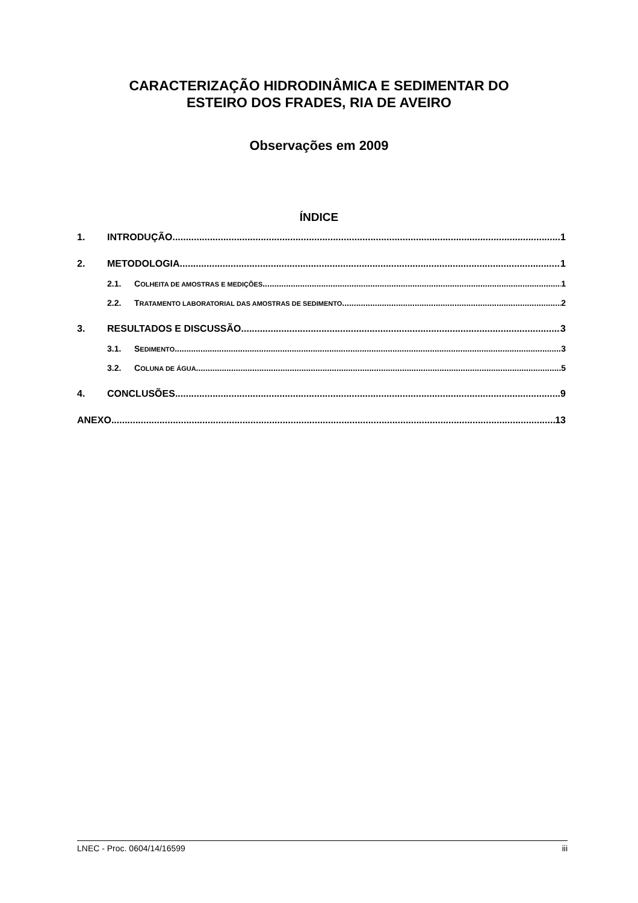CARACTERIZAÇÃO HIDRODINÂMICA E SEDIMENTAR DO
ESTEIRO DOS FRADES, RIA DE AVEIRO
Observações em 2009
ÍNDICE
1. INTRODUÇÃO 1
2. METODOLOGIA 1
2.1. COLHEITA DE AMOSTRAS E MEDIÇÕES 1
2.2. TRATAMENTO LABORATORIAL DAS AMOSTRAS DE SEDIMENTO 2
3. RESULTADOS E DISCUSSÃO 3
3.1. SEDIMENTO 3
3.2. COLUNA DE ÁGUA 5
4. CONCLUSÕES 9
ANEXO 13
LNEC - Proc. 0604/14/16599 iii